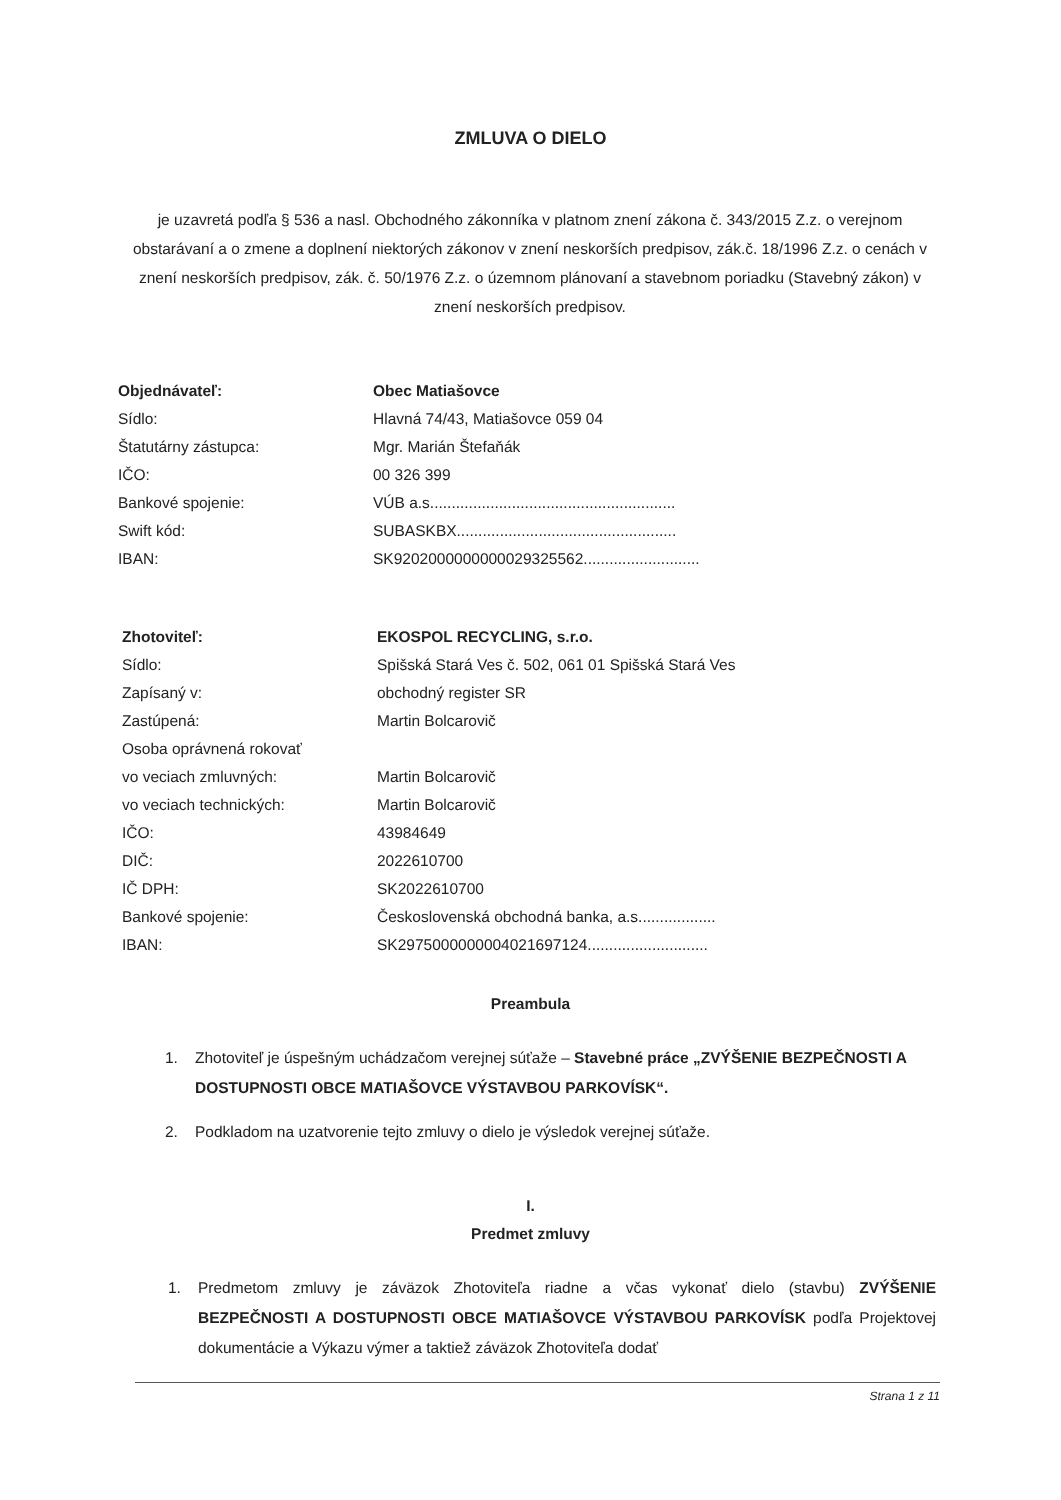ZMLUVA O DIELO
je uzavretá podľa § 536 a nasl. Obchodného zákonníka v platnom znení zákona č. 343/2015 Z.z. o verejnom obstarávaní a o zmene a doplnení niektorých zákonov v znení neskorších predpisov, zák.č. 18/1996 Z.z. o cenách v znení neskorších predpisov, zák. č. 50/1976 Z.z. o územnom plánovaní a stavebnom poriadku (Stavebný zákon) v znení neskorších predpisov.
| Objednávateľ: | Obec Matiašovce |
| Sídlo: | Hlavná 74/43, Matiašovce 059 04 |
| Štatutárny zástupca: | Mgr. Marián Štefaňák |
| IČO: | 00 326 399 |
| Bankové spojenie: | VÚB a.s......................................................... |
| Swift kód: | SUBASKBX................................................... |
| IBAN: | SK9202000000000029325562........................... |
| Zhotoviteľ: | EKOSPOL RECYCLING, s.r.o. |
| Sídlo: | Spišská Stará Ves č. 502, 061 01 Spišská Stará Ves |
| Zapísaný v: | obchodný register SR |
| Zastúpená: | Martin Bolcarovič |
| Osoba oprávnená rokovať | |
| vo veciach zmluvných: | Martin Bolcarovič |
| vo veciach technických: | Martin Bolcarovič |
| IČO: | 43984649 |
| DIČ: | 2022610700 |
| IČ DPH: | SK2022610700 |
| Bankové spojenie: | Československá obchodná banka, a.s.................. |
| IBAN: | SK2975000000004021697124............................ |
Preambula
1. Zhotoviteľ je úspešným uchádzačom verejnej súťaže – Stavebné práce „ZVÝŠENIE BEZPEČNOSTI A DOSTUPNOSTI OBCE MATIAŠOVCE VÝSTAVBOU PARKOVÍSK“.
2. Podkladom na uzatvorenie tejto zmluvy o dielo je výsledok verejnej súťaže.
I.
Predmet zmluvy
1. Predmetom zmluvy je záväzok Zhotoviteľa riadne a včas vykonať dielo (stavbu) ZVÝŠENIE BEZPEČNOSTI A DOSTUPNOSTI OBCE MATIAŠOVCE VÝSTAVBOU PARKOVÍSK podľa Projektovej dokumentácie a Výkazu výmer a taktiež záväzok Zhotoviteľa dodať
Strana 1 z 11